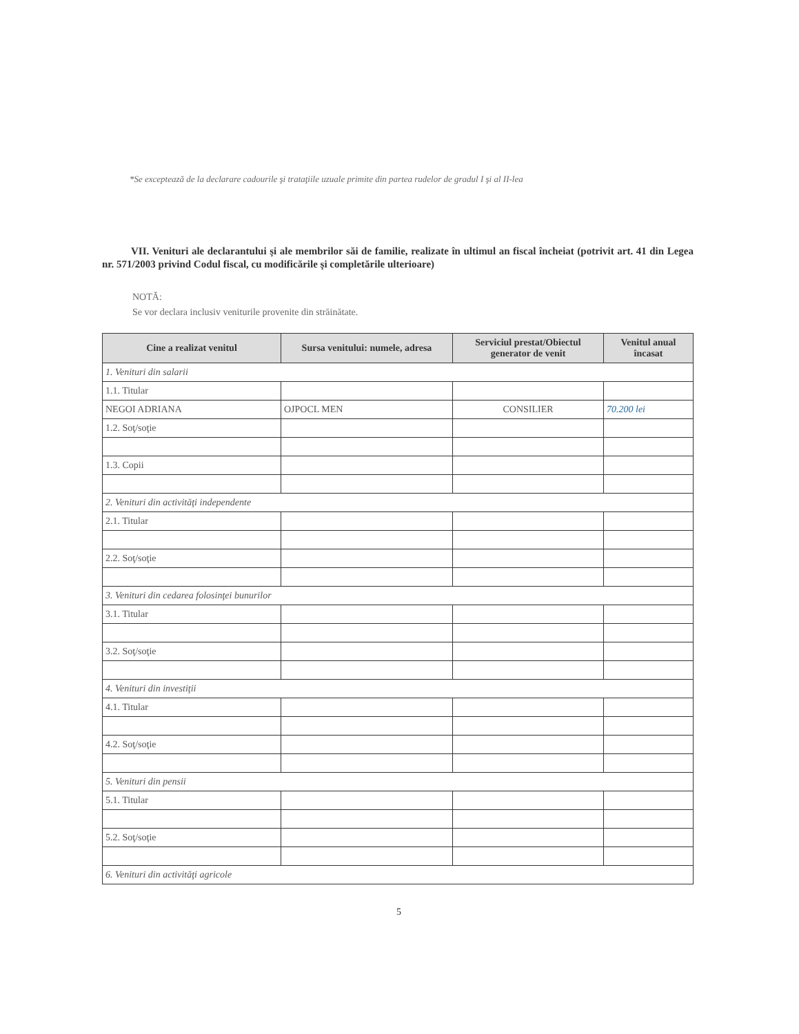*Se exceptează de la declarare cadourile şi trataţiile uzuale primite din partea rudelor de gradul I şi al II-lea
VII. Venituri ale declarantului şi ale membrilor săi de familie, realizate în ultimul an fiscal încheiat (potrivit art. 41 din Legea nr. 571/2003 privind Codul fiscal, cu modificările şi completările ulterioare)
NOTĂ:
Se vor declara inclusiv veniturile provenite din străinătate.
| Cine a realizat venitul | Sursa venitului: numele, adresa | Serviciul prestat/Obiectul generator de venit | Venitul anual încasat |
| --- | --- | --- | --- |
| 1. Venituri din salarii | | | |
| 1.1. Titular | | | |
| NEGOI ADRIANA | OJPOCL MEN | CONSILIER | 70.200 lei |
| 1.2. Soţ/soţie | | | |
| 1.3. Copii | | | |
| 2. Venituri din activităţi independente | | | |
| 2.1. Titular | | | |
| 2.2. Soţ/soţie | | | |
| 3. Venituri din cedarea folosinţei bunurilor | | | |
| 3.1. Titular | | | |
| 3.2. Soţ/soţie | | | |
| 4. Venituri din investiţii | | | |
| 4.1. Titular | | | |
| 4.2. Soţ/soţie | | | |
| 5. Venituri din pensii | | | |
| 5.1. Titular | | | |
| 5.2. Soţ/soţie | | | |
| 6. Venituri din activităţi agricole | | | |
5